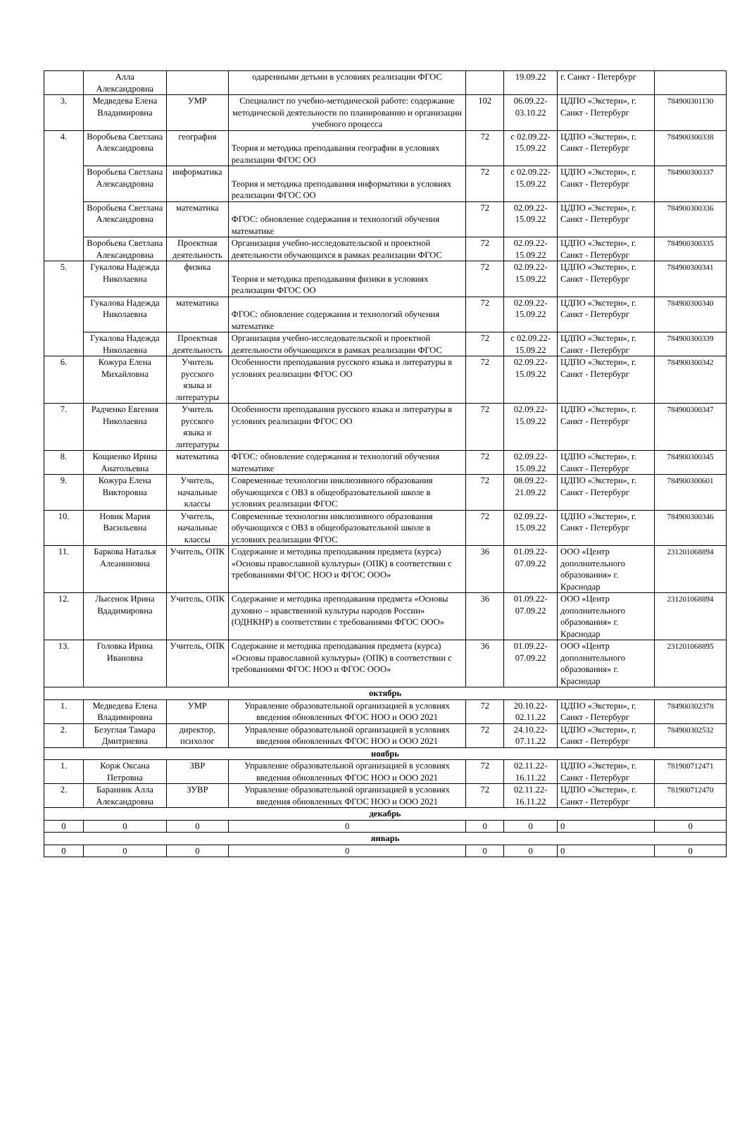| | Алла Александровна | | одаренными детьми в условиях реализации ФГОС | | 19.09.22 | г. Санкт - Петербург | |
| 3. | Медведева Елена Владимировна | УМР | Специалист по учебно-методической работе: содержание методической деятельности по планированию и организации учебного процесса | 102 | 06.09.22-03.10.22 | ЦДПО «Экстерн», г. Санкт - Петербург | 784900301130 |
| 4. | Воробьева Светлана Александровна | география | Теория и методика преподавания географии в условиях реализации ФГОС ОО | 72 | с 02.09.22-15.09.22 | ЦДПО «Экстерн», г. Санкт - Петербург | 784900300338 |
| | Воробьева Светлана Александровна | информатика | Теория и методика преподавания информатики в условиях реализации ФГОС ОО | 72 | с 02.09.22-15.09.22 | ЦДПО «Экстерн», г. Санкт - Петербург | 784900300337 |
| | Воробьева Светлана Александровна | математика | ФГОС: обновление содержания и технологий обучения математике | 72 | 02.09.22-15.09.22 | ЦДПО «Экстерн», г. Санкт - Петербург | 784900300336 |
| | Воробьева Светлана Александровна | Проектная деятельность | Организация учебно-исследовательской и проектной деятельности обучающихся в рамках реализации ФГОС | 72 | 02.09.22-15.09.22 | ЦДПО «Экстерн», г. Санкт - Петербург | 784900300335 |
| 5. | Гукалова Надежда Николаевна | физика | Теория и методика преподавания физики в условиях реализации ФГОС ОО | 72 | 02.09.22-15.09.22 | ЦДПО «Экстерн», г. Санкт - Петербург | 784900300341 |
| | Гукалова Надежда Николаевна | математика | ФГОС: обновление содержания и технологий обучения математике | 72 | 02.09.22-15.09.22 | ЦДПО «Экстерн», г. Санкт - Петербург | 784900300340 |
| | Гукалова Надежда Николаевна | Проектная деятельность | Организация учебно-исследовательской и проектной деятельности обучающихся в рамках реализации ФГОС | 72 | с 02.09.22-15.09.22 | ЦДПО «Экстерн», г. Санкт - Петербург | 784900300339 |
| 6. | Кожура Елена Михайловна | Учитель русского языка и литературы | Особенности преподавания русского языка и литературы в условиях реализации ФГОС ОО | 72 | 02.09.22-15.09.22 | ЦДПО «Экстерн», г. Санкт - Петербург | 784900300342 |
| 7. | Радченко Евгения Николаевна | Учитель русского языка и литературы | Особенности преподавания русского языка и литературы в условиях реализации ФГОС ОО | 72 | 02.09.22-15.09.22 | ЦДПО «Экстерн», г. Санкт - Петербург | 784900300347 |
| 8. | Кощиенко Ирина Анатольевна | математика | ФГОС: обновление содержания и технологий обучения математике | 72 | 02.09.22-15.09.22 | ЦДПО «Экстерн», г. Санкт - Петербург | 784900300345 |
| 9. | Кожура Елена Викторовна | Учитель, начальные классы | Современные технологии инклюзивного образования обучающихся с ОВЗ в общеобразовательной школе в условиях реализации ФГОС | 72 | 08.09.22-21.09.22 | ЦДПО «Экстерн», г. Санкт - Петербург | 784900300601 |
| 10. | Новик Мария Васильевна | Учитель, начальные классы | Современные технологии инклюзивного образования обучающихся с ОВЗ в общеобразовательной школе в условиях реализации ФГОС | 72 | 02.09.22-15.09.22 | ЦДПО «Экстерн», г. Санкт - Петербург | 784900300346 |
| 11. | Баркова Наталья Алеаниновна | Учитель, ОПК | Содержание и методика преподавания предмета (курса) «Основы православной культуры» (ОПК) в соответствии с требованиями ФГОС НОО и ФГОС ООО» | 36 | 01.09.22-07.09.22 | ООО «Центр дополнительного образования» г. Краснодар | 231201068894 |
| 12. | Лысенок Ирина Вдадимировна | Учитель, ОПК | Содержание и методика преподавания предмета «Основы духовно – нравственной культуры народов России» (ОДНКНР) в соответствии с требованиями ФГОС ООО» | 36 | 01.09.22-07.09.22 | ООО «Центр дополнительного образования» г. Краснодар | 231201068894 |
| 13. | Головка Ирина Ивановна | Учитель, ОПК | Содержание и методика преподавания предмета (курса) «Основы православной культуры» (ОПК) в соответствии с требованиями ФГОС НОО и ФГОС ООО» | 36 | 01.09.22-07.09.22 | ООО «Центр дополнительного образования» г. Краснодар | 231201068895 |
| октябрь | | | | | | | |
| 1. | Медведева Елена Владимировна | УМР | Управление образовательной организацией в условиях введения обновленных ФГОС НОО и ООО 2021 | 72 | 20.10.22-02.11.22 | ЦДПО «Экстерн», г. Санкт - Петербург | 784900302378 |
| 2. | Безуглая Тамара Дмитриевна | директор, психолог | Управление образовательной организацией в условиях введения обновленных ФГОС НОО и ООО 2021 | 72 | 24.10.22-07.11.22 | ЦДПО «Экстерн», г. Санкт - Петербург | 784900302532 |
| ноябрь | | | | | | | |
| 1. | Корж Оксана Петровна | ЗВР | Управление образовательной организацией в условиях введения обновленных ФГОС НОО и ООО 2021 | 72 | 02.11.22-16.11.22 | ЦДПО «Экстерн», г. Санкт - Петербург | 781900712471 |
| 2. | Баранник Алла Александровна | ЗУВР | Управление образовательной организацией в условиях введения обновленных ФГОС НОО и ООО 2021 | 72 | 02.11.22-16.11.22 | ЦДПО «Экстерн», г. Санкт - Петербург | 781900712470 |
| декабрь | | | | | | | |
| 0 | 0 | 0 | 0 | 0 | 0 | 0 | 0 |
| январь | | | | | | | |
| 0 | 0 | 0 | 0 | 0 | 0 | 0 | 0 |